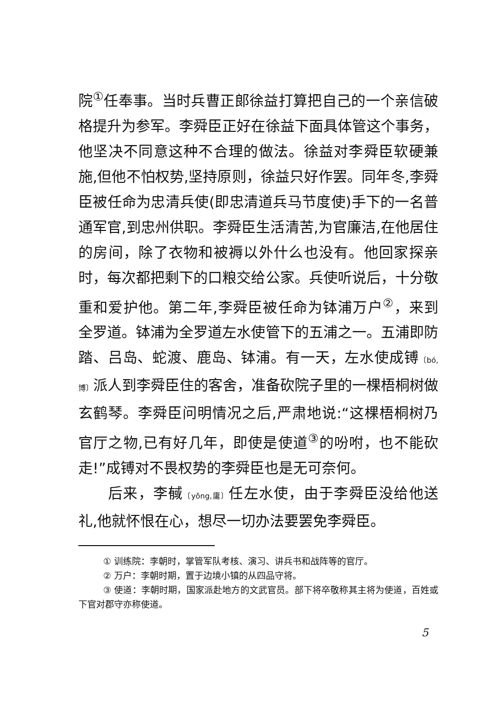院<sup>①</sup>任奉事。当时兵曹正郎徐益打算把自己的一个亲信破格提升为参军。李舜臣正好在徐益下面具体管这个事务，他坚决不同意这种不合理的做法。徐益对李舜臣软硬兼施,但他不怕权势,坚持原则，徐益只好作罢。同年冬,李舜臣被任命为忠清兵使(即忠清道兵马节度使)手下的一名普通军官,到忠州供职。李舜臣生活清苦,为官廉洁,在他居住的房间，除了衣物和被褥以外什么也没有。他回家探亲时，每次都把剩下的口粮交给公家。兵使听说后，十分敬重和爱护他。第二年,李舜臣被任命为钵浦万户<sup>②</sup>，来到全罗道。钵浦为全罗道左水使管下的五浦之一。五浦即防踏、吕岛、蛇渡、鹿岛、钵浦。有一天，左水使成镈〔bó,博〕派人到李舜臣住的客舍，准备砍院子里的一棵梧桐树做玄鹤琴。李舜臣问明情况之后,严肃地说:“这棵梧桐树乃官厅之物,已有好几年，即使是使道<sup>③</sup>的吩咐，也不能砍走!”成镈对不畏权势的李舜臣也是无可奈何。
后来，李戫〔yōng,庸〕任左水使，由于李舜臣没给他送礼,他就怀恨在心，想尽一切办法要罢免李舜臣。
① 训练院：李朝时，掌管军队考核、演习、讲兵书和战阵等的官厅。
② 万户：李朝时期，置于边境小镇的从四品守将。
③ 使道：李朝时期，国家派赴地方的文武官员。部下将卒敬称其主将为使道，百姓或下官对郡守亦称使道。
5